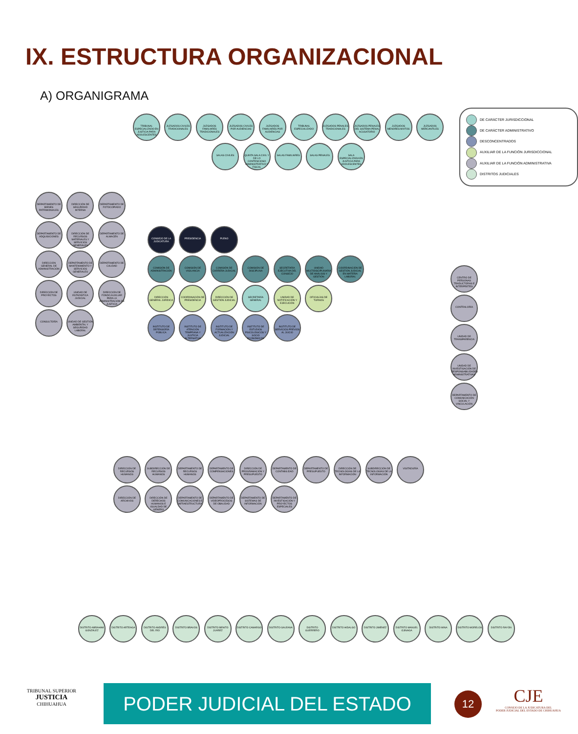IX. ESTRUCTURA ORGANIZACIONAL
A) ORGANIGRAMA
DE CARÁCTER JURISDICCIONAL
DE CARÁCTER ADMINISTRATIVO
DESCONCENTRADOS
AUXILIAR DE LA FUNCIÓN JURISDICCIONAL
AUXILIAR DE LA FUNCIÓN ADMINISTRATIVA
DISTRITOS JUDICIALES
TRIBUNAL ESPECIALIZADO EN JUSTICIA PARA ADOLESCENTES JUZGADOS CIVILES TRADICIONALES JUZGADOS FAMILIARES TRADICIONALES JUZGADOS CIVILES POR AUDIENCIAS JUZGADOS FAMILIARES POR AUDIENCIAS TRIBUNAL ESPECIALIZADO JUZGADOS PENALES TRADICIONALES JUZGADOS PENALES DEL SISTEMA PENAL ACUSATORIO JUZGADOS MENORES MIXTOS JUZGADOS MERCANTILES SALAS CIVILES QUINTA SALA CIVIL Y DE LO CONTENCIOSO ADMINISTRATIVO Y FISCAL SALAS FAMILIARES SALAS PENALES SALA ESPECIALIZADA EN JUSTICIA PARA ADOLESCENTES
CONSEJO DE LA JUDICATURA PRESIDENCIA PLENO
COMISIÓN DE ADMINISTRACIÓN COMISIÓN DE VIGILANCIA COMISIÓN DE CARRERA JUDICIAL COMISIÓN DE DISCIPLINA SECRETARÍA EJECUTIVA DEL CONSEJO UNIDAD MULTIDISCIPLINARIA DE ANÁLISIS Y GESTIÓN COORDINACIÓN DE GESTIÓN JUDICIAL EN MATERIA LABORAL
DIRECCIÓN GENERAL JURÍDICA COORDINACIÓN DE PRESIDENCIA DIRECCIÓN DE GESTIÓN JUDICIAL SECRETARÍA GENERAL UNIDAD DE NOTIFICACIÓN Y EJECUCIÓN OFICIALÍAS DE TURNOS
INSTITUTO DE DEFENSORÍA PÚBLICA INSTITUTO DE ATENCIÓN TEMPRANA Y JUSTICIA ALTERNATIVA INSTITUTO DE FORMACIÓN Y ACTUALIZACIÓN JUDICIAL INSTITUTO DE ESTUDIOS PSICOLÓGICOS Y SOCIO ECONÓMICOS INSTITUTO DE SERVICIOS PREVIOS AL JUICIO
DEPARTAMENTO DE BIENES PATRIMONIALES DIRECCIÓN DE SEGURIDAD INTERNA DEPARTAMENTO DE FOTOCOPIADO DEPARTAMENTO DE ADQUISICIONES DIRECCIÓN DE RECURSOS MATERIALES Y SERVICIOS GENERALES DEPARTAMENTO DE ALMACÉN DIRECCIÓN GENERAL DE ADMINISTRACIÓN DEPARTAMENTO DE MANTENIMIENTO Y SERVICIOS GENERALES DEPARTAMENTO DE CALIDAD DIRECCIÓN DE PROYECTOS UNIDAD DE ESTADÍSTICA JUDICIAL DIRECCIÓN DE FONDO AUXILIAR PARA LA ADMINISTRACIÓN DE JUSTICIA CONSULTORÍA UNIDAD DE GESTIÓN AMBIENTAL Y SEGURIDAD LABORAL
CENTRO DE PERSONAS TRADUCTORAS E INTÉRPRETES CONTRALORÍA UNIDAD DE TRANSPARENCIA UNIDAD DE INVESTIGACIÓN DE RESPONSABILIDADES ADMINISTRATIVAS DEPARTAMENTO DE COMUNICACIÓN SOCIAL Y VINCULACIÓN
DIRECCIÓN DE RECURSOS HUMANOS SUBDIRECCIÓN DE RECURSOS HUMANOS DEPARTAMENTO DE RECURSOS HUMANOS DEPARTAMENTO DE COMPENSACIONES DIRECCIÓN DE PROGRAMACIÓN Y PRESUPUESTO DEPARTAMENTO DE CONTABILIDAD DEPARTAMENTO DE PRESUPUESTO DIRECCIÓN DE TECNOLOGÍAS DE LA INFORMACIÓN SUBDIRECCIÓN DE TECNOLOGÍAS DE LA INFORMACIÓN VISITADURÍA DIRECCIÓN DE ARCHIVOS DIRECCIÓN DE DERECHOS HUMANOS E IGUALDAD DE GÉNERO DEPARTAMENTO DE COMUNICACIONES E INFRAESTRUCTURA DEPARTAMENTO DE VIDEOPROCESOS DE OBALIDAD DEPARTAMENTO DE SISTEMAS DE INFORMACIÓN DEPARTAMENTO DE INVESTIGACIÓN Y PROYECTOS ESPECIALES
DISTRITO ABRAHAM GONZÁLEZ DISTRITO ARTEAGA DISTRITO ANDRÉS DEL RÍO DISTRITO BRAVOS DISTRITO BENITO JUÁREZ DISTRITO CAMARGO DISTRITO GALEANA DISTRITO GUERRERO DISTRITO HIDALGO DISTRITO JIMÉNEZ DISTRITO MANUEL OJINAGA DISTRITO MINA DISTRITO MORELOS DISTRITO RAYÓN
TRIBUNAL SUPERIOR
JUSTICIA
CHIHUAHUA
PODER JUDICIAL DEL ESTADO 12
CJE
CONSEJO DE LA JUDICATURA DEL
PODER JUDICIAL DEL ESTADO DE CHIHUAHUA